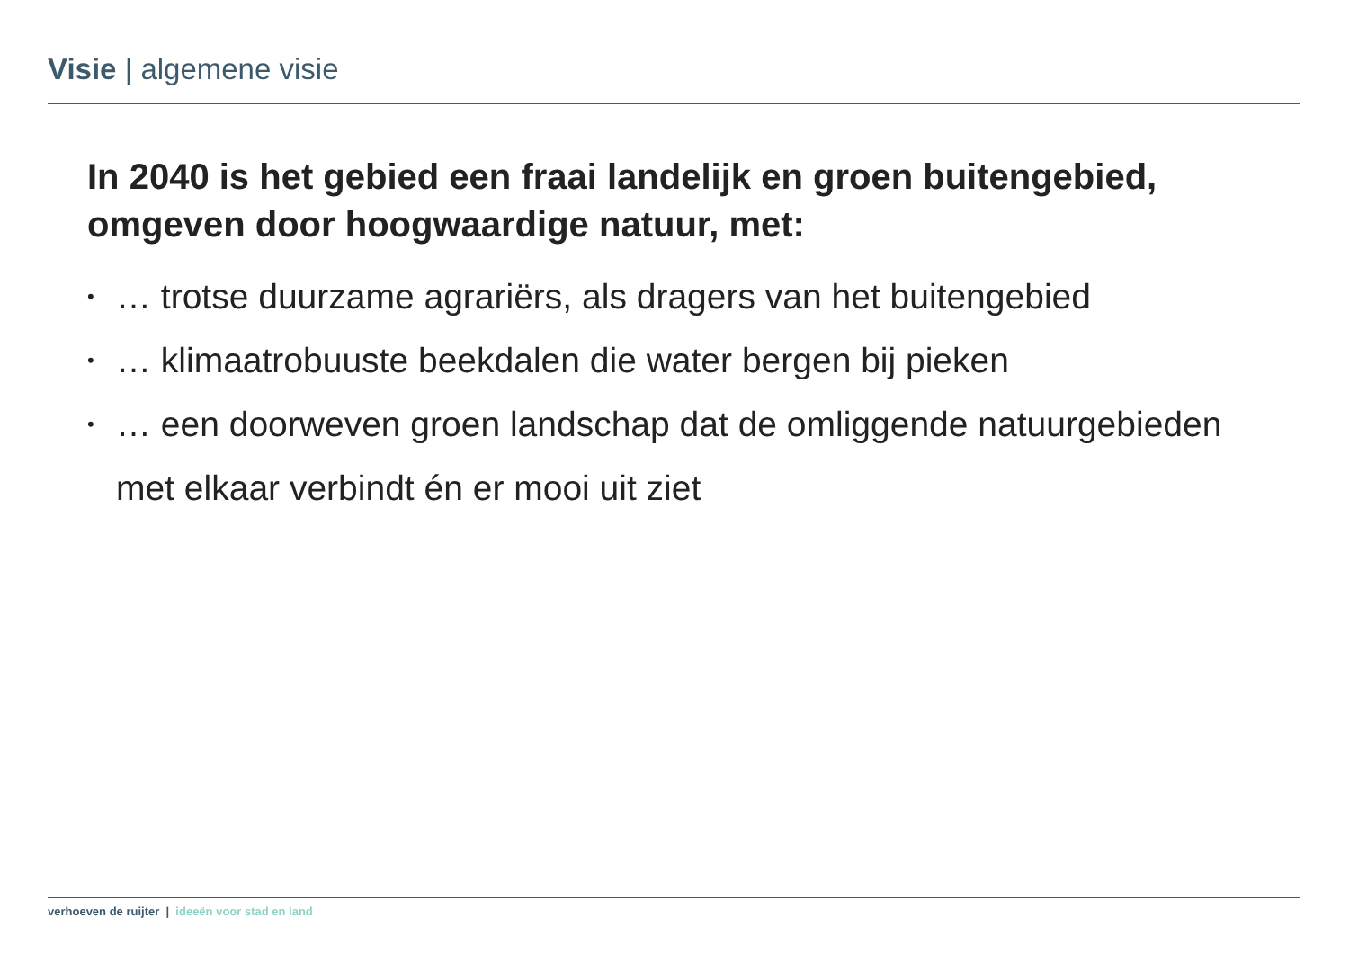Visie | algemene visie
In 2040 is het gebied een fraai landelijk en groen buitengebied, omgeven door hoogwaardige natuur, met:
• … trotse duurzame agrariërs, als dragers van het buitengebied
• … klimaatrobuuste beekdalen die water bergen bij pieken
• … een doorweven groen landschap dat de omliggende natuurgebieden met elkaar verbindt én er mooi uit ziet
verhoeven de ruijter | ideeën voor stad en land